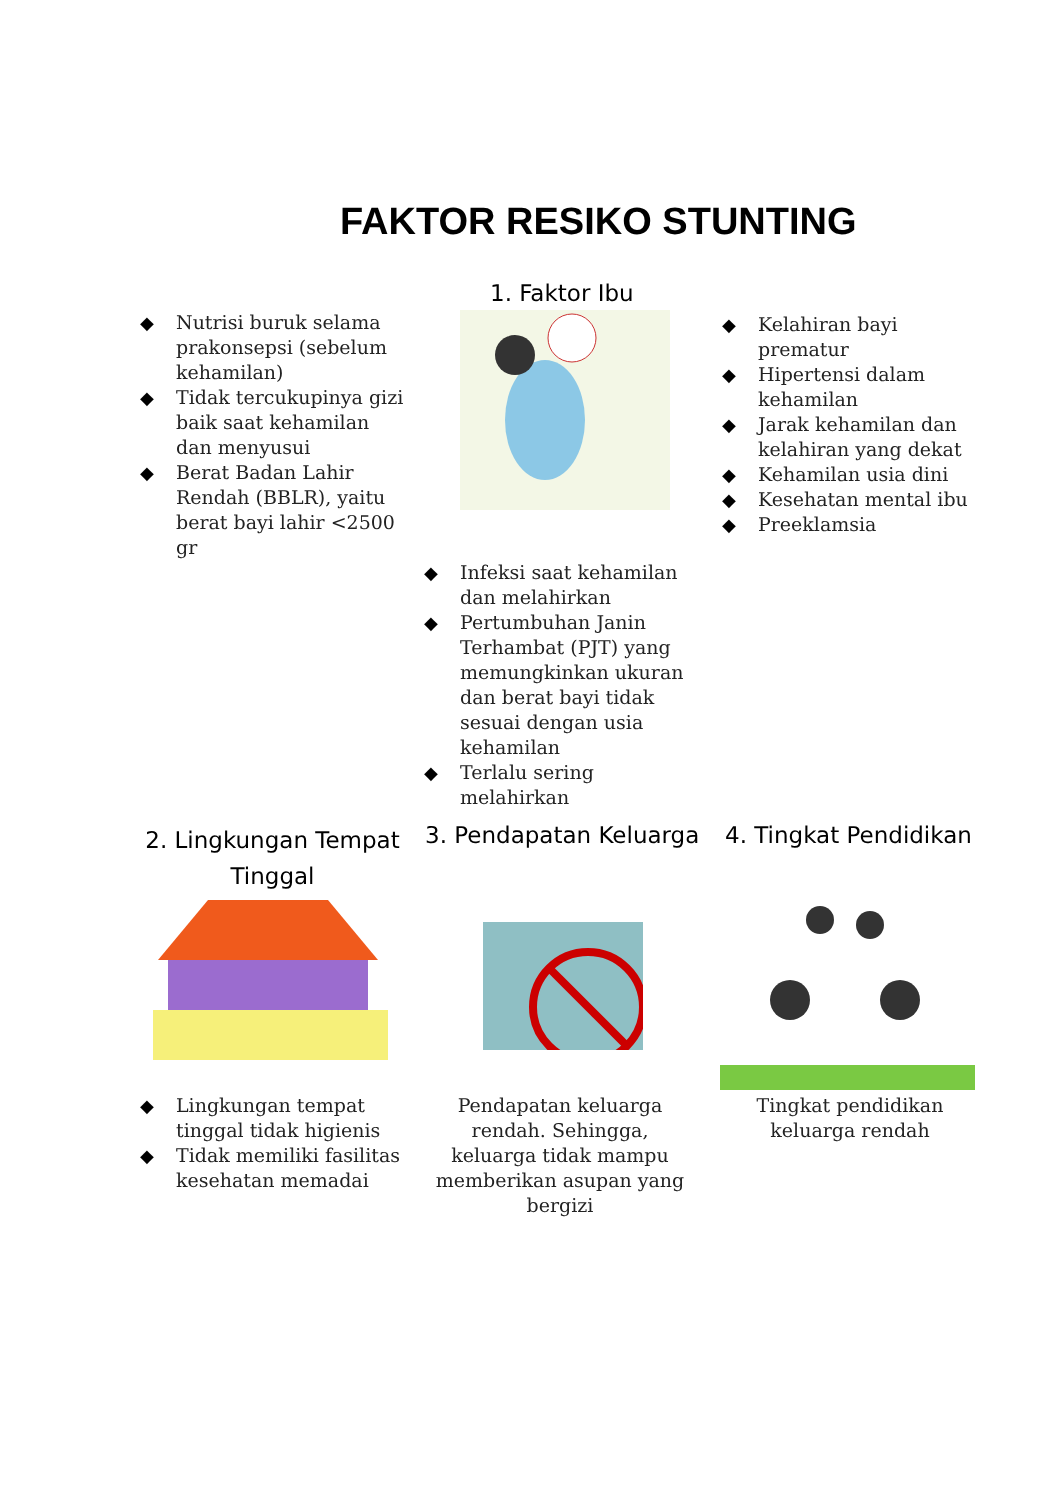FAKTOR RESIKO STUNTING
1. Faktor Ibu
◆ Nutrisi buruk selama prakonsepsi (sebelum kehamilan)
◆ Tidak tercukupinya gizi baik saat kehamilan dan menyusui
◆ Berat Badan Lahir Rendah (BBLR), yaitu berat bayi lahir <2500 gr
◆ Kelahiran bayi prematur
◆ Hipertensi dalam kehamilan
◆ Jarak kehamilan dan kelahiran yang dekat
◆ Kehamilan usia dini
◆ Kesehatan mental ibu
◆ Preeklamsia
◆ Infeksi saat kehamilan dan melahirkan
◆ Pertumbuhan Janin Terhambat (PJT) yang memungkinkan ukuran dan berat bayi tidak sesuai dengan usia kehamilan
◆ Terlalu sering melahirkan
2. Lingkungan Tempat Tinggal
3. Pendapatan Keluarga 4. Tingkat Pendidikan
◆ Lingkungan tempat tinggal tidak higienis
◆ Tidak memiliki fasilitas kesehatan memadai
Pendapatan keluarga rendah. Sehingga, keluarga tidak mampu memberikan asupan yang bergizi
Tingkat pendidikan keluarga rendah